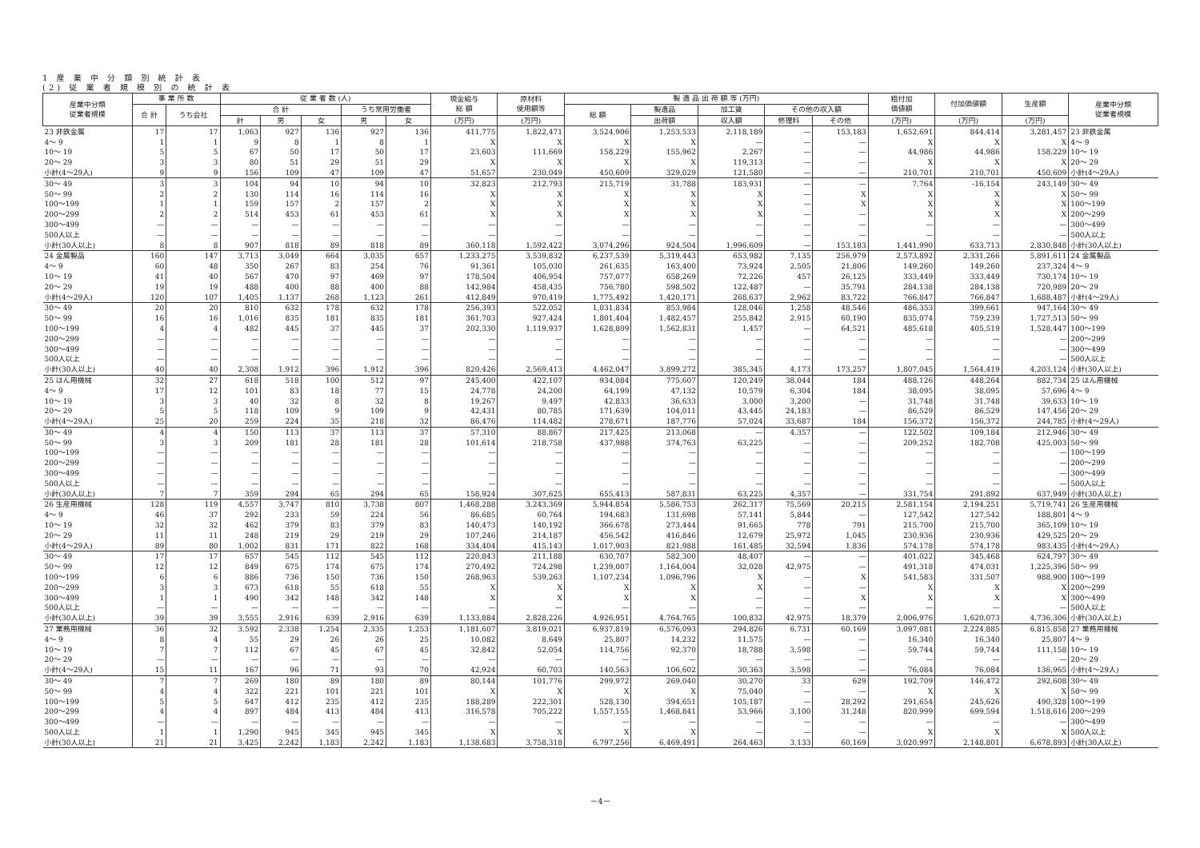1 産 業 中 分 類 別 統 計 表
(2) 従 業 者 規 模 別 の 統 計 表
| 産業中分類 従業者規模 | 事 業 所 数 | | 従 業 者 数 (人) | | | | | 現金給与 総 額 | 原材料 使用額等 | 製 造 品 出 荷 額 等 (万円) | | | | | 粗付加 価値額 | 付加価値額 | 生産額 | 産業中分類 従業者規模 |
| --- | --- | --- | --- | --- | --- | --- | --- | --- | --- | --- | --- | --- | --- | --- | --- | --- | --- | --- |
| | 合 計 | うち会社 | 合 計 | | | うち常用労働者 | | | | 総 額 | 製造品 | 加工賃 | その他の収入額 | | | | | |
| | | | 計 | 男 | 女 | 男 | 女 | (万円) | (万円) | | 出荷額 | 収入額 | 修理料 | その他 | (万円) | (万円) | (万円) | |
| 23 非鉄金属 | 17 | 17 | 1,063 | 927 | 136 | 927 | 136 | 411,775 | 1,822,471 | 3,524,906 | 1,253,533 | 2,118,189 | — | 153,183 | 1,652,691 | 844,414 | 3,281,457 | 23 非鉄金属 |
| 4～ 9 | 1 | 1 | 9 | 8 | 1 | 8 | 1 | X | X | X | X | — | — | — | X | X | X | 4～ 9 |
| 10～ 19 | 5 | 5 | 67 | 50 | 17 | 50 | 17 | 23,603 | 111,669 | 158,229 | 155,962 | 2,267 | — | — | 44,986 | 44,986 | 158,229 | 10～ 19 |
| 20～ 29 | 3 | 3 | 80 | 51 | 29 | 51 | 29 | X | X | X | X | 119,313 | — | — | X | X | X | 20～ 29 |
| 小計(4～29人) | 9 | 9 | 156 | 109 | 47 | 109 | 47 | 51,657 | 230,049 | 450,609 | 329,029 | 121,580 | — | — | 210,701 | 210,701 | 450,609 | 小計(4～29人) |
| 30～ 49 | 3 | 3 | 104 | 94 | 10 | 94 | 10 | 32,823 | 212,793 | 215,719 | 31,788 | 183,931 | — | — | 7,764 | -16,154 | 243,149 | 30～ 49 |
| 50～ 99 | 2 | 2 | 130 | 114 | 16 | 114 | 16 | X | X | X | X | X | — | X | X | X | X | 50～ 99 |
| 100～199 | 1 | 1 | 159 | 157 | 2 | 157 | 2 | X | X | X | X | X | — | X | X | X | X | 100～199 |
| 200～299 | 2 | 2 | 514 | 453 | 61 | 453 | 61 | X | X | X | X | X | — | — | X | X | X | 200～299 |
| 300～499 | — | — | — | — | — | — | — | — | — | — | — | — | — | — | — | — | — | 300～499 |
| 500人以上 | — | — | — | — | — | — | — | — | — | — | — | — | — | — | — | — | — | 500人以上 |
| 小計(30人以上) | 8 | 8 | 907 | 818 | 89 | 818 | 89 | 360,118 | 1,592,422 | 3,074,296 | 924,504 | 1,996,609 | — | 153,183 | 1,441,990 | 633,713 | 2,830,848 | 小計(30人以上) |
| 24 金属製品 | 160 | 147 | 3,713 | 3,049 | 664 | 3,035 | 657 | 1,233,275 | 3,539,832 | 6,237,539 | 5,319,443 | 653,982 | 7,135 | 256,979 | 2,573,892 | 2,331,266 | 5,891,611 | 24 金属製品 |
| 4～ 9 | 60 | 48 | 350 | 267 | 83 | 254 | 76 | 91,361 | 105,030 | 261,635 | 163,400 | 73,924 | 2,505 | 21,806 | 149,260 | 149,260 | 237,324 | 4～ 9 |
| 10～ 19 | 41 | 40 | 567 | 470 | 97 | 469 | 97 | 178,504 | 406,954 | 757,077 | 658,269 | 72,226 | 457 | 26,125 | 333,449 | 333,449 | 730,174 | 10～ 19 |
| 20～ 29 | 19 | 19 | 488 | 400 | 88 | 400 | 88 | 142,984 | 458,435 | 756,780 | 598,502 | 122,487 | — | 35,791 | 284,138 | 284,138 | 720,989 | 20～ 29 |
| 小計(4～29人) | 120 | 107 | 1,405 | 1,137 | 268 | 1,123 | 261 | 412,849 | 970,419 | 1,775,492 | 1,420,171 | 268,637 | 2,962 | 83,722 | 766,847 | 766,847 | 1,688,487 | 小計(4～29人) |
| 30～ 49 | 20 | 20 | 810 | 632 | 178 | 632 | 178 | 256,393 | 522,052 | 1,031,834 | 853,984 | 128,046 | 1,258 | 48,546 | 486,353 | 399,661 | 947,164 | 30～ 49 |
| 50～ 99 | 16 | 16 | 1,016 | 835 | 181 | 835 | 181 | 361,703 | 927,424 | 1,801,404 | 1,482,457 | 255,842 | 2,915 | 60,190 | 835,074 | 759,239 | 1,727,513 | 50～ 99 |
| 100～199 | 4 | 4 | 482 | 445 | 37 | 445 | 37 | 202,330 | 1,119,937 | 1,628,809 | 1,562,831 | 1,457 | — | 64,521 | 485,618 | 405,519 | 1,528,447 | 100～199 |
| 200～299 | — | — | — | — | — | — | — | — | — | — | — | — | — | — | — | — | — | 200～299 |
| 300～499 | — | — | — | — | — | — | — | — | — | — | — | — | — | — | — | — | — | 300～499 |
| 500人以上 | — | — | — | — | — | — | — | — | — | — | — | — | — | — | — | — | — | 500人以上 |
| 小計(30人以上) | 40 | 40 | 2,308 | 1,912 | 396 | 1,912 | 396 | 820,426 | 2,569,413 | 4,462,047 | 3,899,272 | 385,345 | 4,173 | 173,257 | 1,807,045 | 1,564,419 | 4,203,124 | 小計(30人以上) |
| 25 はん用機械 | 32 | 27 | 618 | 518 | 100 | 512 | 97 | 245,400 | 422,107 | 934,084 | 775,607 | 120,249 | 38,044 | 184 | 488,126 | 448,264 | 882,734 | 25 はん用機械 |
| 4～ 9 | 17 | 12 | 101 | 83 | 18 | 77 | 15 | 24,778 | 24,200 | 64,199 | 47,132 | 10,579 | 6,304 | 184 | 38,095 | 38,095 | 57,696 | 4～ 9 |
| 10～ 19 | 3 | 3 | 40 | 32 | 8 | 32 | 8 | 19,267 | 9,497 | 42,833 | 36,633 | 3,000 | 3,200 | — | 31,748 | 31,748 | 39,633 | 10～ 19 |
| 20～ 29 | 5 | 5 | 118 | 109 | 9 | 109 | 9 | 42,431 | 80,785 | 171,639 | 104,011 | 43,445 | 24,183 | — | 86,529 | 86,529 | 147,456 | 20～ 29 |
| 小計(4～29人) | 25 | 20 | 259 | 224 | 35 | 218 | 32 | 86,476 | 114,482 | 278,671 | 187,776 | 57,024 | 33,687 | 184 | 156,372 | 156,372 | 244,785 | 小計(4～29人) |
| 30～ 49 | 4 | 4 | 150 | 113 | 37 | 113 | 37 | 57,310 | 88,867 | 217,425 | 213,068 | — | 4,357 | — | 122,502 | 109,184 | 212,946 | 30～ 49 |
| 50～ 99 | 3 | 3 | 209 | 181 | 28 | 181 | 28 | 101,614 | 218,758 | 437,988 | 374,763 | 63,225 | — | — | 209,252 | 182,708 | 425,003 | 50～ 99 |
| 100～199 | — | — | — | — | — | — | — | — | — | — | — | — | — | — | — | — | — | 100～199 |
| 200～299 | — | — | — | — | — | — | — | — | — | — | — | — | — | — | — | — | — | 200～299 |
| 300～499 | — | — | — | — | — | — | — | — | — | — | — | — | — | — | — | — | — | 300～499 |
| 500人以上 | — | — | — | — | — | — | — | — | — | — | — | — | — | — | — | — | — | 500人以上 |
| 小計(30人以上) | 7 | 7 | 359 | 294 | 65 | 294 | 65 | 158,924 | 307,625 | 655,413 | 587,831 | 63,225 | 4,357 | — | 331,754 | 291,892 | 637,949 | 小計(30人以上) |
| 26 生産用機械 | 128 | 119 | 4,557 | 3,747 | 810 | 3,738 | 807 | 1,468,288 | 3,243,369 | 5,944,854 | 5,586,753 | 262,317 | 75,569 | 20,215 | 2,581,154 | 2,194,251 | 5,719,741 | 26 生産用機械 |
| 4～ 9 | 46 | 37 | 292 | 233 | 59 | 224 | 56 | 86,685 | 60,764 | 194,683 | 131,698 | 57,141 | 5,844 | — | 127,542 | 127,542 | 188,801 | 4～ 9 |
| 10～ 19 | 32 | 32 | 462 | 379 | 83 | 379 | 83 | 140,473 | 140,192 | 366,678 | 273,444 | 91,665 | 778 | 791 | 215,700 | 215,700 | 365,109 | 10～ 19 |
| 20～ 29 | 11 | 11 | 248 | 219 | 29 | 219 | 29 | 107,246 | 214,187 | 456,542 | 416,846 | 12,679 | 25,972 | 1,045 | 230,936 | 230,936 | 429,525 | 20～ 29 |
| 小計(4～29人) | 89 | 80 | 1,002 | 831 | 171 | 822 | 168 | 334,404 | 415,143 | 1,017,903 | 821,988 | 161,485 | 32,594 | 1,836 | 574,178 | 574,178 | 983,435 | 小計(4～29人) |
| 30～ 49 | 17 | 17 | 657 | 545 | 112 | 545 | 112 | 220,843 | 211,188 | 630,707 | 582,300 | 48,407 | — | — | 401,022 | 345,468 | 624,797 | 30～ 49 |
| 50～ 99 | 12 | 12 | 849 | 675 | 174 | 675 | 174 | 270,492 | 724,298 | 1,239,007 | 1,164,004 | 32,028 | 42,975 | — | 491,318 | 474,031 | 1,225,396 | 50～ 99 |
| 100～199 | 6 | 6 | 886 | 736 | 150 | 736 | 150 | 268,963 | 539,263 | 1,107,234 | 1,096,796 | X | — | X | 541,583 | 331,507 | 988,900 | 100～199 |
| 200～299 | 3 | 3 | 673 | 618 | 55 | 618 | 55 | X | X | X | X | X | — | — | X | X | X | 200～299 |
| 300～499 | 1 | 1 | 490 | 342 | 148 | 342 | 148 | X | X | X | X | — | — | X | X | X | X | 300～499 |
| 500人以上 | — | — | — | — | — | — | — | — | — | — | — | — | — | — | — | — | — | 500人以上 |
| 小計(30人以上) | 39 | 39 | 3,555 | 2,916 | 639 | 2,916 | 639 | 1,133,884 | 2,828,226 | 4,926,951 | 4,764,765 | 100,832 | 42,975 | 18,379 | 2,006,976 | 1,620,073 | 4,736,306 | 小計(30人以上) |
| 27 業務用機械 | 36 | 32 | 3,592 | 2,338 | 1,254 | 2,335 | 1,253 | 1,181,607 | 3,819,021 | 6,937,819 | 6,576,093 | 294,826 | 6,731 | 60,169 | 3,097,081 | 2,224,885 | 6,815,858 | 27 業務用機械 |
| 4～ 9 | 8 | 4 | 55 | 29 | 26 | 26 | 25 | 10,082 | 8,649 | 25,807 | 14,232 | 11,575 | — | — | 16,340 | 16,340 | 25,807 | 4～ 9 |
| 10～ 19 | 7 | 7 | 112 | 67 | 45 | 67 | 45 | 32,842 | 52,054 | 114,756 | 92,370 | 18,788 | 3,598 | — | 59,744 | 59,744 | 111,158 | 10～ 19 |
| 20～ 29 | — | — | — | — | — | — | — | — | — | — | — | — | — | — | — | — | — | 20～ 29 |
| 小計(4～29人) | 15 | 11 | 167 | 96 | 71 | 93 | 70 | 42,924 | 60,703 | 140,563 | 106,602 | 30,363 | 3,598 | — | 76,084 | 76,084 | 136,965 | 小計(4～29人) |
| 30～ 49 | 7 | 7 | 269 | 180 | 89 | 180 | 89 | 80,144 | 101,776 | 299,972 | 269,040 | 30,270 | 33 | 629 | 192,709 | 146,472 | 292,608 | 30～ 49 |
| 50～ 99 | 4 | 4 | 322 | 221 | 101 | 221 | 101 | X | X | X | X | 75,040 | — | — | X | X | X | 50～ 99 |
| 100～199 | 5 | 5 | 647 | 412 | 235 | 412 | 235 | 188,289 | 222,301 | 528,130 | 394,651 | 105,187 | — | 28,292 | 291,654 | 245,626 | 490,328 | 100～199 |
| 200～299 | 4 | 4 | 897 | 484 | 413 | 484 | 413 | 316,578 | 705,222 | 1,557,155 | 1,468,841 | 53,966 | 3,100 | 31,248 | 820,999 | 699,594 | 1,518,616 | 200～299 |
| 300～499 | — | — | — | — | — | — | — | — | — | — | — | — | — | — | — | — | — | 300～499 |
| 500人以上 | 1 | 1 | 1,290 | 945 | 345 | 945 | 345 | X | X | X | X | — | — | — | X | X | X | 500人以上 |
| 小計(30人以上) | 21 | 21 | 3,425 | 2,242 | 1,183 | 2,242 | 1,183 | 1,138,683 | 3,758,318 | 6,797,256 | 6,469,491 | 264,463 | 3,133 | 60,169 | 3,020,997 | 2,148,801 | 6,678,893 | 小計(30人以上) |
－4－